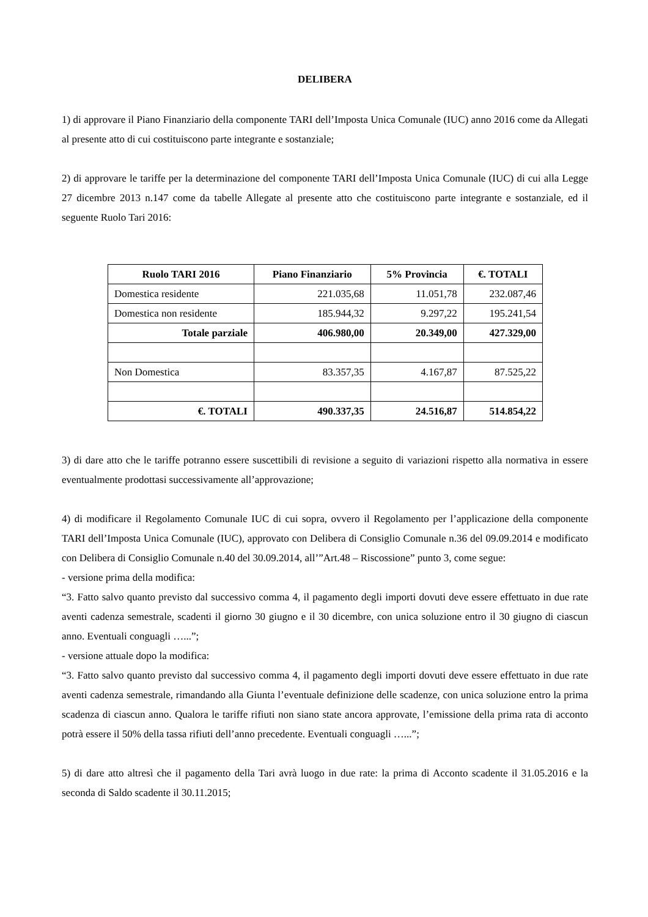DELIBERA
1) di approvare il Piano Finanziario della componente TARI dell’Imposta Unica Comunale (IUC) anno 2016 come da Allegati al presente atto di cui costituiscono parte integrante e sostanziale;
2) di approvare le tariffe per la determinazione del componente TARI dell’Imposta Unica Comunale (IUC) di cui alla Legge 27 dicembre 2013 n.147 come da tabelle Allegate al presente atto che costituiscono parte integrante e sostanziale, ed il seguente Ruolo Tari 2016:
| Ruolo TARI 2016 | Piano Finanziario | 5% Provincia | €. TOTALI |
| --- | --- | --- | --- |
| Domestica residente | 221.035,68 | 11.051,78 | 232.087,46 |
| Domestica non residente | 185.944,32 | 9.297,22 | 195.241,54 |
| Totale parziale | 406.980,00 | 20.349,00 | 427.329,00 |
| Non Domestica | 83.357,35 | 4.167,87 | 87.525,22 |
| €. TOTALI | 490.337,35 | 24.516,87 | 514.854,22 |
3) di dare atto che le tariffe potranno essere suscettibili di revisione a seguito di variazioni rispetto alla normativa in essere eventualmente prodottasi successivamente all’approvazione;
4) di modificare il Regolamento Comunale IUC di cui sopra, ovvero il Regolamento per l’applicazione della componente TARI dell’Imposta Unica Comunale (IUC), approvato con Delibera di Consiglio Comunale n.36 del 09.09.2014 e modificato con Delibera di Consiglio Comunale n.40 del 30.09.2014, all’”Art.48 – Riscossione” punto 3, come segue:
- versione prima della modifica:
“3. Fatto salvo quanto previsto dal successivo comma 4, il pagamento degli importi dovuti deve essere effettuato in due rate aventi cadenza semestrale, scadenti il giorno 30 giugno e il 30 dicembre, con unica soluzione entro il 30 giugno di ciascun anno. Eventuali conguagli …...”;
- versione attuale dopo la modifica:
“3. Fatto salvo quanto previsto dal successivo comma 4, il pagamento degli importi dovuti deve essere effettuato in due rate aventi cadenza semestrale, rimandando alla Giunta l’eventuale definizione delle scadenze, con unica soluzione entro la prima scadenza di ciascun anno. Qualora le tariffe rifiuti non siano state ancora approvate, l’emissione della prima rata di acconto potrà essere il 50% della tassa rifiuti dell’anno precedente. Eventuali conguagli …...”;
5) di dare atto altresì che il pagamento della Tari avrà luogo in due rate: la prima di Acconto scadente il 31.05.2016 e la seconda di Saldo scadente il 30.11.2015;